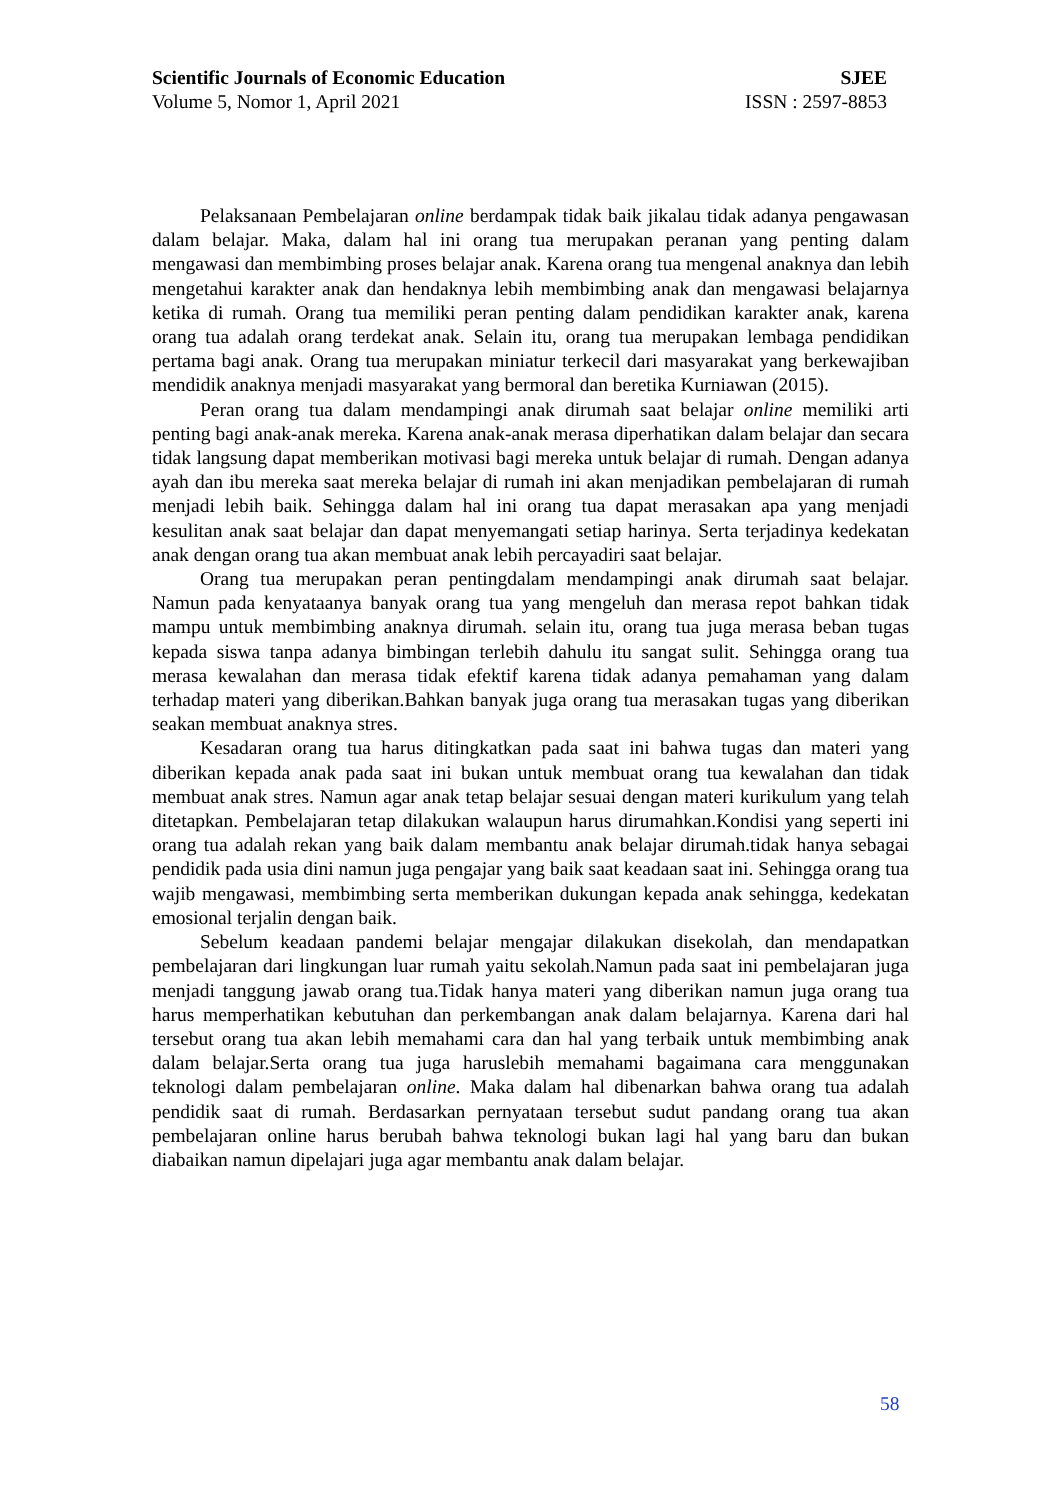Scientific Journals of Economic Education SJEE
Volume 5, Nomor 1, April 2021 ISSN : 2597-8853
Pelaksanaan Pembelajaran online berdampak tidak baik jikalau tidak adanya pengawasan dalam belajar. Maka, dalam hal ini orang tua merupakan peranan yang penting dalam mengawasi dan membimbing proses belajar anak. Karena orang tua mengenal anaknya dan lebih mengetahui karakter anak dan hendaknya lebih membimbing anak dan mengawasi belajarnya ketika di rumah. Orang tua memiliki peran penting dalam pendidikan karakter anak, karena orang tua adalah orang terdekat anak. Selain itu, orang tua merupakan lembaga pendidikan pertama bagi anak. Orang tua merupakan miniatur terkecil dari masyarakat yang berkewajiban mendidik anaknya menjadi masyarakat yang bermoral dan beretika Kurniawan (2015).
Peran orang tua dalam mendampingi anak dirumah saat belajar online memiliki arti penting bagi anak-anak mereka. Karena anak-anak merasa diperhatikan dalam belajar dan secara tidak langsung dapat memberikan motivasi bagi mereka untuk belajar di rumah. Dengan adanya ayah dan ibu mereka saat mereka belajar di rumah ini akan menjadikan pembelajaran di rumah menjadi lebih baik. Sehingga dalam hal ini orang tua dapat merasakan apa yang menjadi kesulitan anak saat belajar dan dapat menyemangati setiap harinya. Serta terjadinya kedekatan anak dengan orang tua akan membuat anak lebih percayadiri saat belajar.
Orang tua merupakan peran pentingdalam mendampingi anak dirumah saat belajar. Namun pada kenyataanya banyak orang tua yang mengeluh dan merasa repot bahkan tidak mampu untuk membimbing anaknya dirumah. selain itu, orang tua juga merasa beban tugas kepada siswa tanpa adanya bimbingan terlebih dahulu itu sangat sulit. Sehingga orang tua merasa kewalahan dan merasa tidak efektif karena tidak adanya pemahaman yang dalam terhadap materi yang diberikan.Bahkan banyak juga orang tua merasakan tugas yang diberikan seakan membuat anaknya stres.
Kesadaran orang tua harus ditingkatkan pada saat ini bahwa tugas dan materi yang diberikan kepada anak pada saat ini bukan untuk membuat orang tua kewalahan dan tidak membuat anak stres. Namun agar anak tetap belajar sesuai dengan materi kurikulum yang telah ditetapkan. Pembelajaran tetap dilakukan walaupun harus dirumahkan.Kondisi yang seperti ini orang tua adalah rekan yang baik dalam membantu anak belajar dirumah.tidak hanya sebagai pendidik pada usia dini namun juga pengajar yang baik saat keadaan saat ini. Sehingga orang tua wajib mengawasi, membimbing serta memberikan dukungan kepada anak sehingga, kedekatan emosional terjalin dengan baik.
Sebelum keadaan pandemi belajar mengajar dilakukan disekolah, dan mendapatkan pembelajaran dari lingkungan luar rumah yaitu sekolah.Namun pada saat ini pembelajaran juga menjadi tanggung jawab orang tua.Tidak hanya materi yang diberikan namun juga orang tua harus memperhatikan kebutuhan dan perkembangan anak dalam belajarnya. Karena dari hal tersebut orang tua akan lebih memahami cara dan hal yang terbaik untuk membimbing anak dalam belajar.Serta orang tua juga haruslebih memahami bagaimana cara menggunakan teknologi dalam pembelajaran online. Maka dalam hal dibenarkan bahwa orang tua adalah pendidik saat di rumah. Berdasarkan pernyataan tersebut sudut pandang orang tua akan pembelajaran online harus berubah bahwa teknologi bukan lagi hal yang baru dan bukan diabaikan namun dipelajari juga agar membantu anak dalam belajar.
58